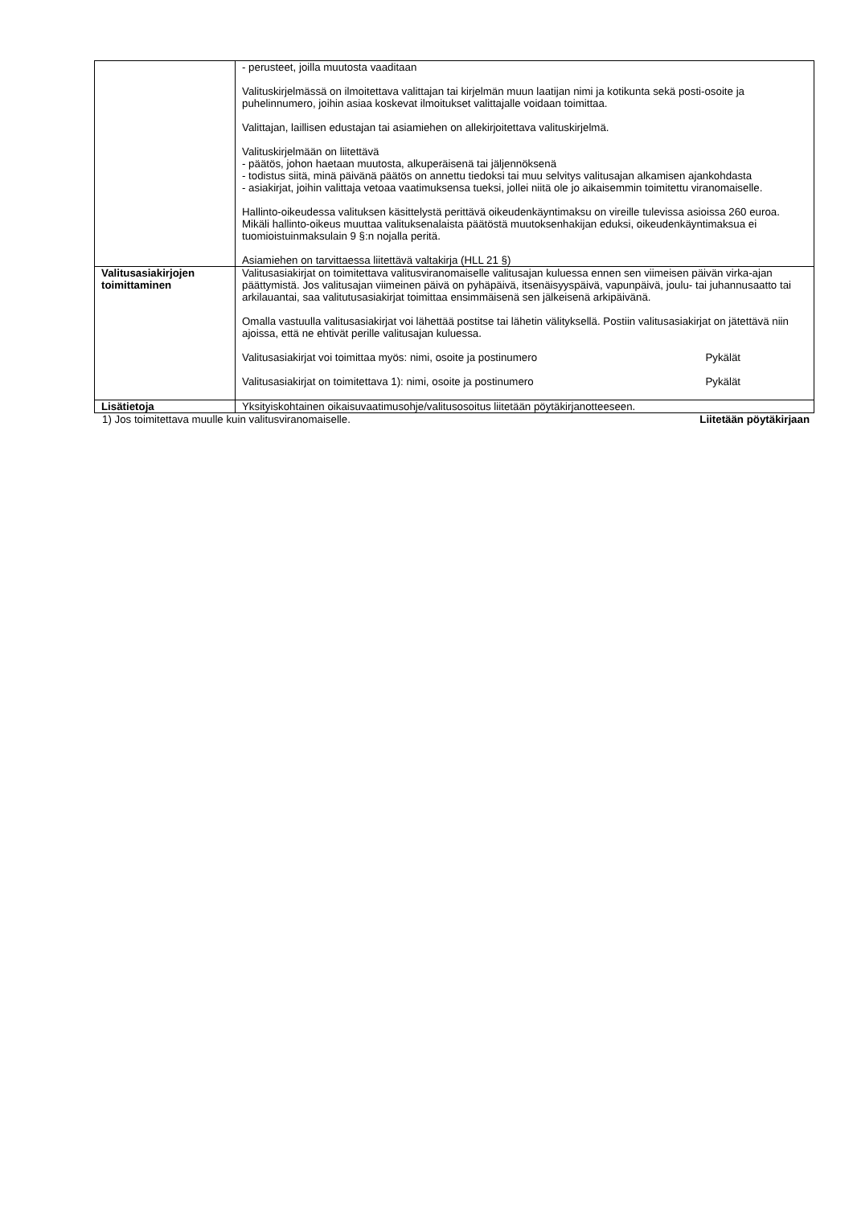| | - perusteet, joilla muutosta vaaditaan Valituskirjelmässä on ilmoitettava valittajan tai kirjelmän muun laatijan nimi ja kotikunta sekä posti-osoite ja puhelinnumero, joihin asiaa koskevat ilmoitukset valittajalle voidaan toimittaa. Valittajan, laillisen edustajan tai asiamiehen on allekirjoitettava valituskirjelmä. Valituskirjelmään on liitettävä - päätös, johon haetaan muutosta, alkuperäisenä tai jäljennöksenä - todistus siitä, minä päivänä päätös on annettu tiedoksi tai muu selvitys valitusajan alkamisen ajankohdasta - asiakirjat, joihin valittaja vetoaa vaatimuksensa tueksi, jollei niitä ole jo aikaisemmin toimitettu viranomaiselle. Hallinto-oikeudessa valituksen käsittelystä perittävä oikeudenkäyntimaksu on vireille tulevissa asioissa 260 euroa. Mikäli hallinto-oikeus muuttaa valituksenalaista päätöstä muutoksenhakijan eduksi, oikeudenkäyntimaksua ei tuomioistuinmaksulain 9 §:n nojalla peritä. Asiamiehen on tarvittaessa liitettävä valtakirja (HLL 21 §) |
| Valitusasiakirjojen toimittaminen | Valitusasiakirjat on toimitettava valitusviranomaiselle valitusajan kuluessa ennen sen viimeisen päivän virka-ajan päättymistä. Jos valitusajan viimeinen päivä on pyhäpäivä, itsenäisyyspäivä, vapunpäivä, joulu- tai juhannusaatto tai arkilauantai, saa valitutusasiakirjat toimittaa ensimmäisenä sen jälkeisenä arkipäivänä. Omalla vastuulla valitusasiakirjat voi lähettää postitse tai lähetin välityksellä. Postiin valitusasiakirjat on jätettävä niin ajoissa, että ne ehtivät perille valitusajan kuluessa. Valitusasiakirjat voi toimittaa myös: nimi, osoite ja postinumero Pykälät Valitusasiakirjat on toimitettava 1): nimi, osoite ja postinumero Pykälät |
| Lisätietoja | Yksityiskohtainen oikaisuvaatimusohje/valitusosoitus liitetään pöytäkirjanotteeseen. |
1) Jos toimitettava muulle kuin valitusviranomaiselle. Liitetään pöytäkirjaan